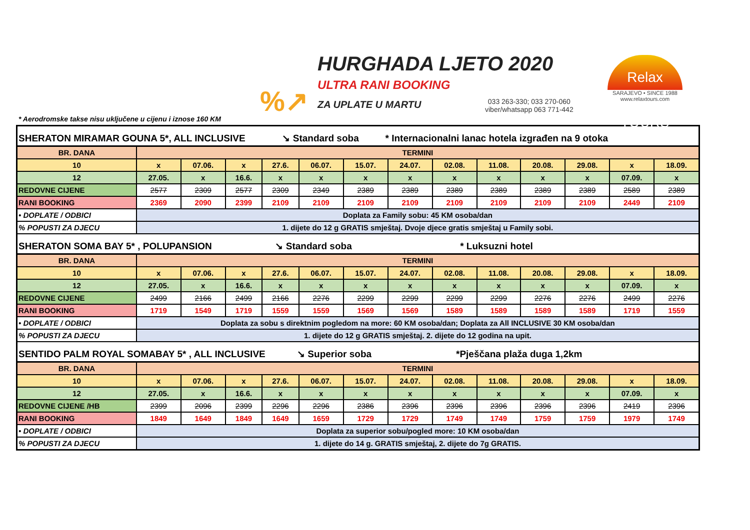%↗
HURGHADA LJETO 2020
ULTRA RANI BOOKING
ZA UPLATE U MARTU
033 263-330; 033 270-060
viber/whatsapp 063 771-442
Relax TOURS
SARAJEVO • SINCE 1988
www.relaxtours.com
* Aerodromske takse nisu uključene u cijenu i iznose 160 KM
| SHERATON MIRAMAR GOUNA 5*, ALL INCLUSIVE ↘ Standard soba * Internacionalni lanac hotela izgrađen na 9 otoka | | | | | | | | | | | | | |
| BR. DANA | TERMINI | | | | | | | | | | | | |
| 10 | x | 07.06. | x | 27.6. | 06.07. | 15.07. | 24.07. | 02.08. | 11.08. | 20.08. | 29.08. | x | 18.09. |
| 12 | 27.05. | x | 16.6. | x | x | x | x | x | x | x | x | 07.09. | x |
| REDOVNE CIJENE | 2577 | 2309 | 2577 | 2309 | 2349 | 2389 | 2389 | 2389 | 2389 | 2389 | 2389 | 2589 | 2389 |
| RANI BOOKING | 2369 | 2090 | 2399 | 2109 | 2109 | 2109 | 2109 | 2109 | 2109 | 2109 | 2109 | 2449 | 2109 |
| • DOPLATE / ODBICI | Doplata za Family sobu: 45 KM osoba/dan | | | | | | | | | | | | |
| % POPUSTI ZA DJECU | 1. dijete do 12 g GRATIS smještaj. Dvoje djece gratis smještaj u Family sobi. | | | | | | | | | | | | |
| SHERATON SOMA BAY 5* , POLUPANSION ↘ Standard soba * Luksuzni hotel | | | | | | | | | | | | | |
| BR. DANA | TERMINI | | | | | | | | | | | | |
| 10 | x | 07.06. | x | 27.6. | 06.07. | 15.07. | 24.07. | 02.08. | 11.08. | 20.08. | 29.08. | x | 18.09. |
| 12 | 27.05. | x | 16.6. | x | x | x | x | x | x | x | x | 07.09. | x |
| REDOVNE CIJENE | 2499 | 2166 | 2499 | 2166 | 2276 | 2299 | 2299 | 2299 | 2299 | 2276 | 2276 | 2499 | 2276 |
| RANI BOOKING | 1719 | 1549 | 1719 | 1559 | 1559 | 1569 | 1569 | 1589 | 1589 | 1589 | 1589 | 1719 | 1559 |
| • DOPLATE / ODBICI | Doplata za sobu s direktnim pogledom na more: 60 KM osoba/dan; Doplata za All INCLUSIVE 30 KM osoba/dan | | | | | | | | | | | | |
| % POPUSTI ZA DJECU | 1. dijete do 12 g GRATIS smještaj. 2. dijete do 12 godina na upit. | | | | | | | | | | | | |
| SENTIDO PALM ROYAL SOMABAY 5* , ALL INCLUSIVE ↘ Superior soba *Pješčana plaža duga 1,2km | | | | | | | | | | | | | |
| BR. DANA | TERMINI | | | | | | | | | | | | |
| 10 | x | 07.06. | x | 27.6. | 06.07. | 15.07. | 24.07. | 02.08. | 11.08. | 20.08. | 29.08. | x | 18.09. |
| 12 | 27.05. | x | 16.6. | x | x | x | x | x | x | x | x | 07.09. | x |
| REDOVNE CIJENE /HB | 2399 | 2096 | 2399 | 2296 | 2296 | 2386 | 2396 | 2396 | 2396 | 2396 | 2396 | 2419 | 2396 |
| RANI BOOKING | 1849 | 1649 | 1849 | 1649 | 1659 | 1729 | 1729 | 1749 | 1749 | 1759 | 1759 | 1979 | 1749 |
| • DOPLATE / ODBICI | Doplata za superior sobu/pogled more: 10 KM osoba/dan | | | | | | | | | | | | |
| % POPUSTI ZA DJECU | 1. dijete do 14 g. GRATIS smještaj, 2. dijete do 7g GRATIS. | | | | | | | | | | | | |